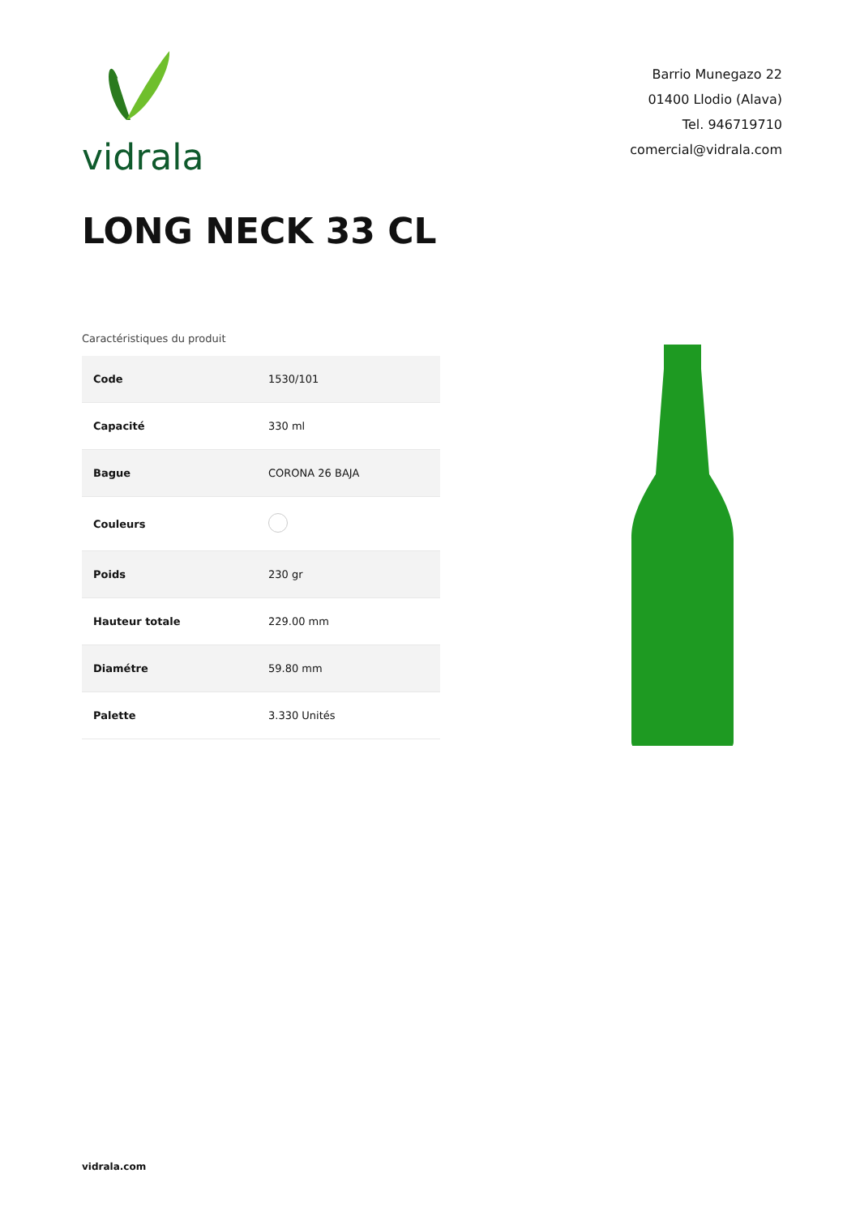vidrala
Barrio Munegazo 22
01400 Llodio (Alava)
Tel. 946719710
comercial@vidrala.com
LONG NECK 33 CL
Caractéristiques du produit
| Code | 1530/101 |
| Capacité | 330 ml |
| Bague | CORONA 26 BAJA |
| Couleurs | |
| Poids | 230 gr |
| Hauteur totale | 229.00 mm |
| Diamétre | 59.80 mm |
| Palette | 3.330 Unités |
vidrala.com